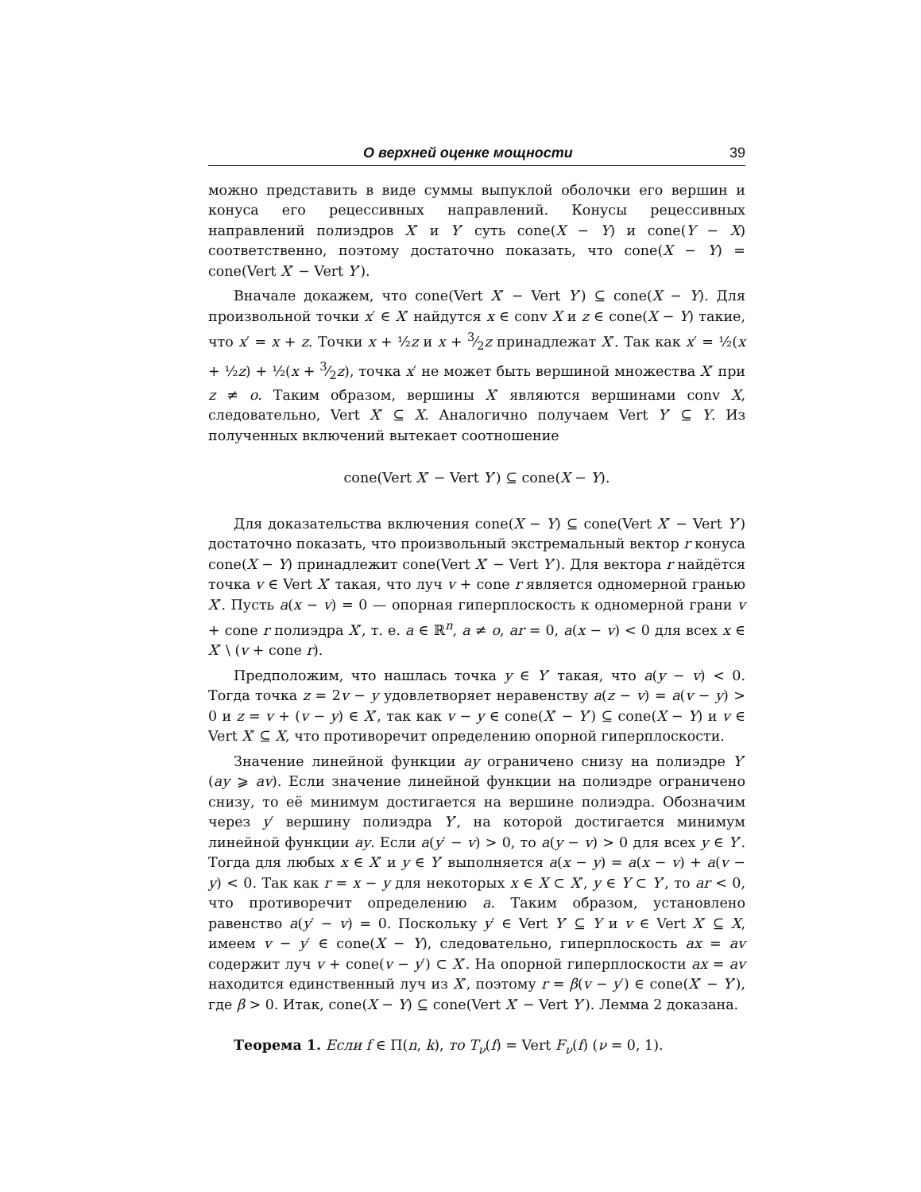О верхней оценке мощности 39
можно представить в виде суммы выпуклой оболочки его вершин и конуса его рецессивных направлений. Конусы рецессивных направлений полиэдров X′ и Y′ суть cone(X − Y) и cone(Y − X) соответственно, поэтому достаточно показать, что cone(X − Y) = cone(Vert X′ − Vert Y′).
Вначале докажем, что cone(Vert X′ − Vert Y′) ⊆ cone(X − Y). Для произвольной точки x′ ∈ X′ найдутся x ∈ conv X и z ∈ cone(X − Y) такие, что x′ = x + z. Точки x + ½z и x + 3⁄2z принадлежат X′. Так как x′ = ½(x + ½z) + ½(x + 3⁄2z), точка x′ не может быть вершиной множества X′ при z ≠ o. Таким образом, вершины X′ являются вершинами conv X, следовательно, Vert X′ ⊆ X. Аналогично получаем Vert Y′ ⊆ Y. Из полученных включений вытекает соотношение
cone(Vert X′ − Vert Y′) ⊆ cone(X − Y).
Для доказательства включения cone(X − Y) ⊆ cone(Vert X′ − Vert Y′) достаточно показать, что произвольный экстремальный вектор r конуса cone(X − Y) принадлежит cone(Vert X′ − Vert Y′). Для вектора r найдётся точка v ∈ Vert X′ такая, что луч v + cone r является одномерной гранью X′. Пусть a(x − v) = 0 — опорная гиперплоскость к одномерной грани v + cone r полиэдра X′, т. е. a ∈ ℝ<sup>n</sup>, a ≠ o, ar = 0, a(x − v) < 0 для всех x ∈ X′ \ (v + cone r).
Предположим, что нашлась точка y ∈ Y′ такая, что a(y − v) < 0. Тогда точка z = 2v − y удовлетворяет неравенству a(z − v) = a(v − y) > 0 и z = v + (v − y) ∈ X′, так как v − y ∈ cone(X′ − Y′) ⊆ cone(X − Y) и v ∈ Vert X′ ⊆ X, что противоречит определению опорной гиперплоскости.
Значение линейной функции ay ограничено снизу на полиэдре Y′ (ay ⩾ av). Если значение линейной функции на полиэдре ограничено снизу, то её минимум достигается на вершине полиэдра. Обозначим через y′ вершину полиэдра Y′, на которой достигается минимум линейной функции ay. Если a(y′ − v) > 0, то a(y − v) > 0 для всех y ∈ Y′. Тогда для любых x ∈ X′ и y ∈ Y′ выполняется a(x − y) = a(x − v) + a(v − y) < 0. Так как r = x − y для некоторых x ∈ X ⊂ X′, y ∈ Y ⊂ Y′, то ar < 0, что противоречит определению a. Таким образом, установлено равенство a(y′ − v) = 0. Поскольку y′ ∈ Vert Y′ ⊆ Y и v ∈ Vert X′ ⊆ X, имеем v − y′ ∈ cone(X − Y), следовательно, гиперплоскость ax = av содержит луч v + cone(v − y′) ⊂ X′. На опорной гиперплоскости ax = av находится единственный луч из X′, поэтому r = β(v − y′) ∈ cone(X′ − Y′), где β > 0. Итак, cone(X − Y) ⊆ cone(Vert X′ − Vert Y′). Лемма 2 доказана.
Теорема 1. Если f ∈ Π(n, k), то T<sub>ν</sub>(f) = Vert F<sub>ν</sub>(f) (ν = 0, 1).